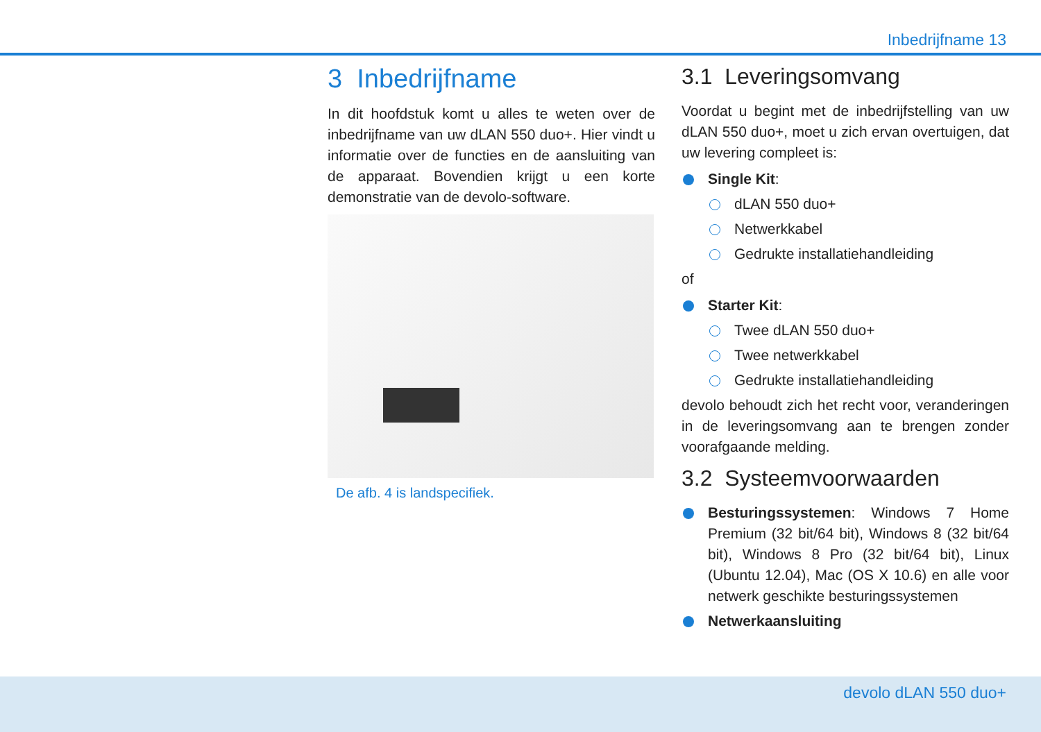Inbedrijfname 13
3 Inbedrijfname
In dit hoofdstuk komt u alles te weten over de inbedrijfname van uw dLAN 550 duo+. Hier vindt u informatie over de functies en de aansluiting van de apparaat. Bovendien krijgt u een korte demonstratie van de devolo-software.
De afb. 4 is landspecifiek.
3.1 Leveringsomvang
Voordat u begint met de inbedrijfstelling van uw dLAN 550 duo+, moet u zich ervan overtuigen, dat uw levering compleet is:
Single Kit:
dLAN 550 duo+
Netwerkkabel
Gedrukte installatiehandleiding
of
Starter Kit:
Twee dLAN 550 duo+
Twee netwerkkabel
Gedrukte installatiehandleiding
devolo behoudt zich het recht voor, veranderingen in de leveringsomvang aan te brengen zonder voorafgaande melding.
3.2 Systeemvoorwaarden
Besturingssystemen: Windows 7 Home Premium (32 bit/64 bit), Windows 8 (32 bit/64 bit), Windows 8 Pro (32 bit/64 bit), Linux (Ubuntu 12.04), Mac (OS X 10.6) en alle voor netwerk geschikte besturingssystemen
Netwerkaansluiting
devolo dLAN 550 duo+